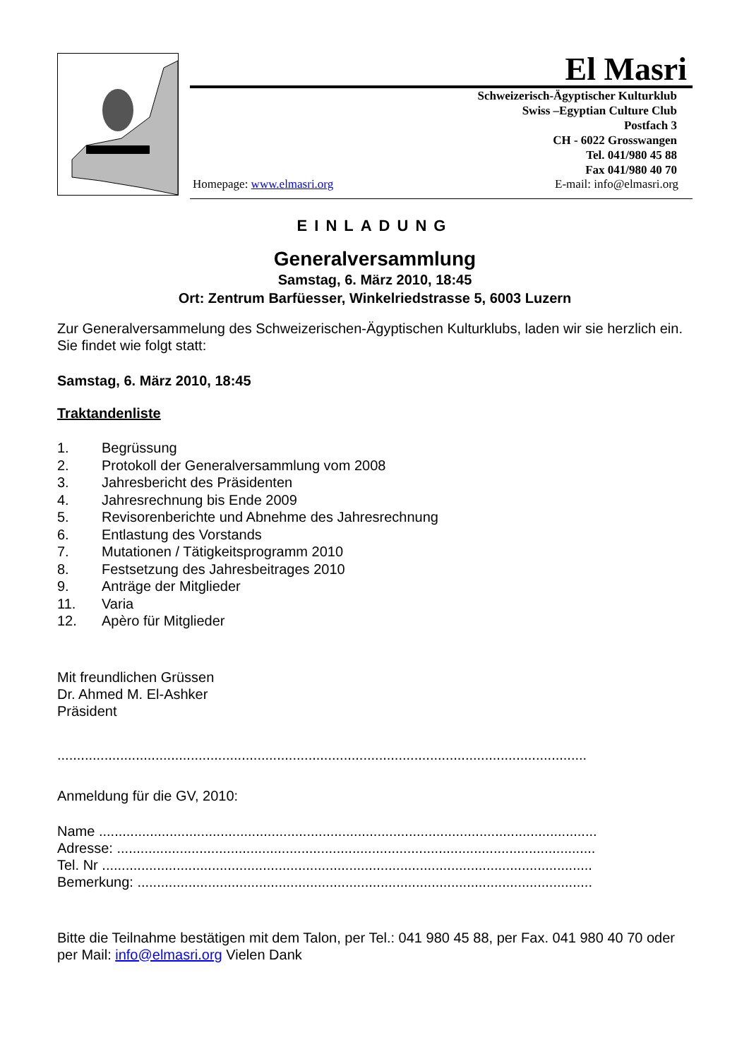El Masri
Schweizerisch-Ägyptischer Kulturklub
Swiss –Egyptian Culture Club
Postfach 3
CH - 6022 Grosswangen
Tel. 041/980 45 88
Fax 041/980 40 70
Homepage: www.elmasri.org E-mail: info@elmasri.org
EINLADUNG
Generalversammlung
Samstag, 6. März 2010, 18:45
Ort: Zentrum Barfüesser, Winkelriedstrasse 5, 6003 Luzern
Zur Generalversammelung des Schweizerischen-Ägyptischen Kulturklubs, laden wir sie herzlich ein. Sie findet wie folgt statt:
Samstag, 6. März 2010, 18:45
Traktandenliste
1. Begrüssung
2. Protokoll der Generalversammlung vom 2008
3. Jahresbericht des Präsidenten
4. Jahresrechnung bis Ende 2009
5. Revisorenberichte und Abnehme des Jahresrechnung
6. Entlastung des Vorstands
7. Mutationen / Tätigkeitsprogramm 2010
8. Festsetzung des Jahresbeitrages 2010
9. Anträge der Mitglieder
11. Varia
12. Apèro für Mitglieder
Mit freundlichen Grüssen
Dr. Ahmed M. El-Ashker
Präsident
.......................................................................................................................................
Anmeldung für die GV, 2010:
Name ...............................................................................................................................
Adresse: ..........................................................................................................................
Tel. Nr .............................................................................................................................
Bemerkung: ....................................................................................................................
Bitte die Teilnahme bestätigen mit dem Talon, per Tel.: 041 980 45 88, per Fax. 041 980 40 70 oder per Mail: info@elmasri.org Vielen Dank